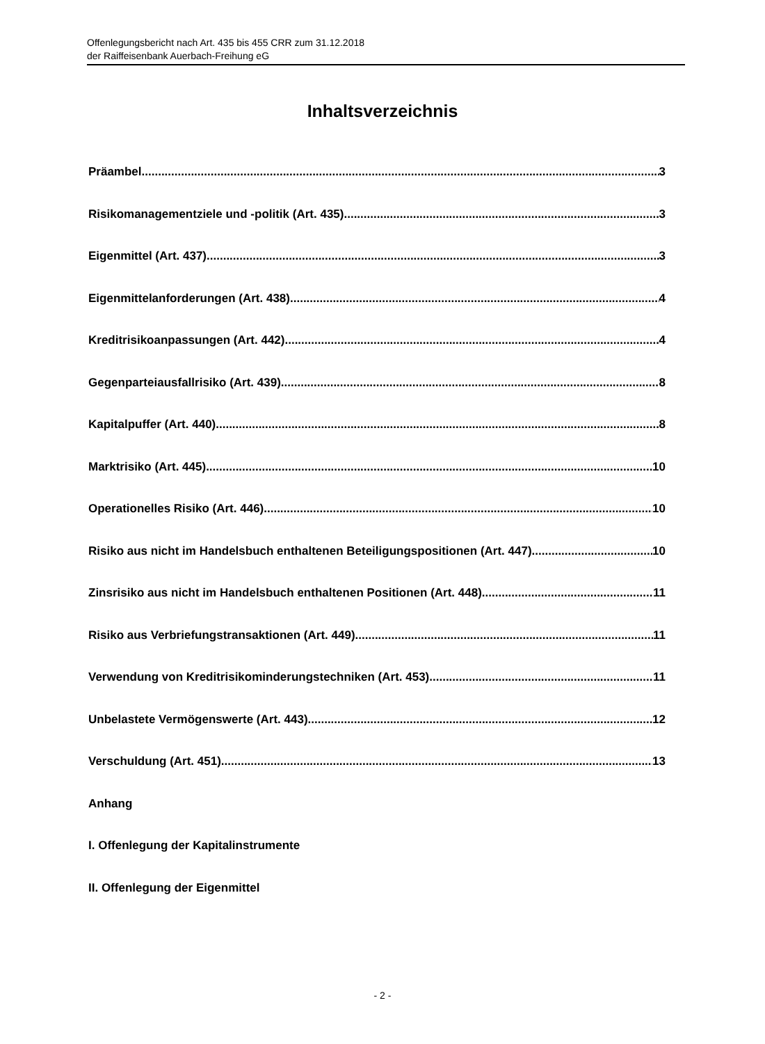Offenlegungsbericht nach Art. 435 bis 455 CRR zum 31.12.2018
der Raiffeisenbank Auerbach-Freihung eG
Inhaltsverzeichnis
Präambel 3
Risikomanagementziele und -politik (Art. 435) 3
Eigenmittel (Art. 437) 3
Eigenmittelanforderungen (Art. 438) 4
Kreditrisikoanpassungen (Art. 442) 4
Gegenparteiausfallrisiko (Art. 439) 8
Kapitalpuffer (Art. 440) 8
Marktrisiko (Art. 445) 10
Operationelles Risiko (Art. 446) 10
Risiko aus nicht im Handelsbuch enthaltenen Beteiligungspositionen (Art. 447) 10
Zinsrisiko aus nicht im Handelsbuch enthaltenen Positionen (Art. 448) 11
Risiko aus Verbriefungstransaktionen (Art. 449) 11
Verwendung von Kreditrisikominderungstechniken (Art. 453) 11
Unbelastete Vermögenswerte (Art. 443) 12
Verschuldung (Art. 451) 13
Anhang
I. Offenlegung der Kapitalinstrumente
II. Offenlegung der Eigenmittel
- 2 -